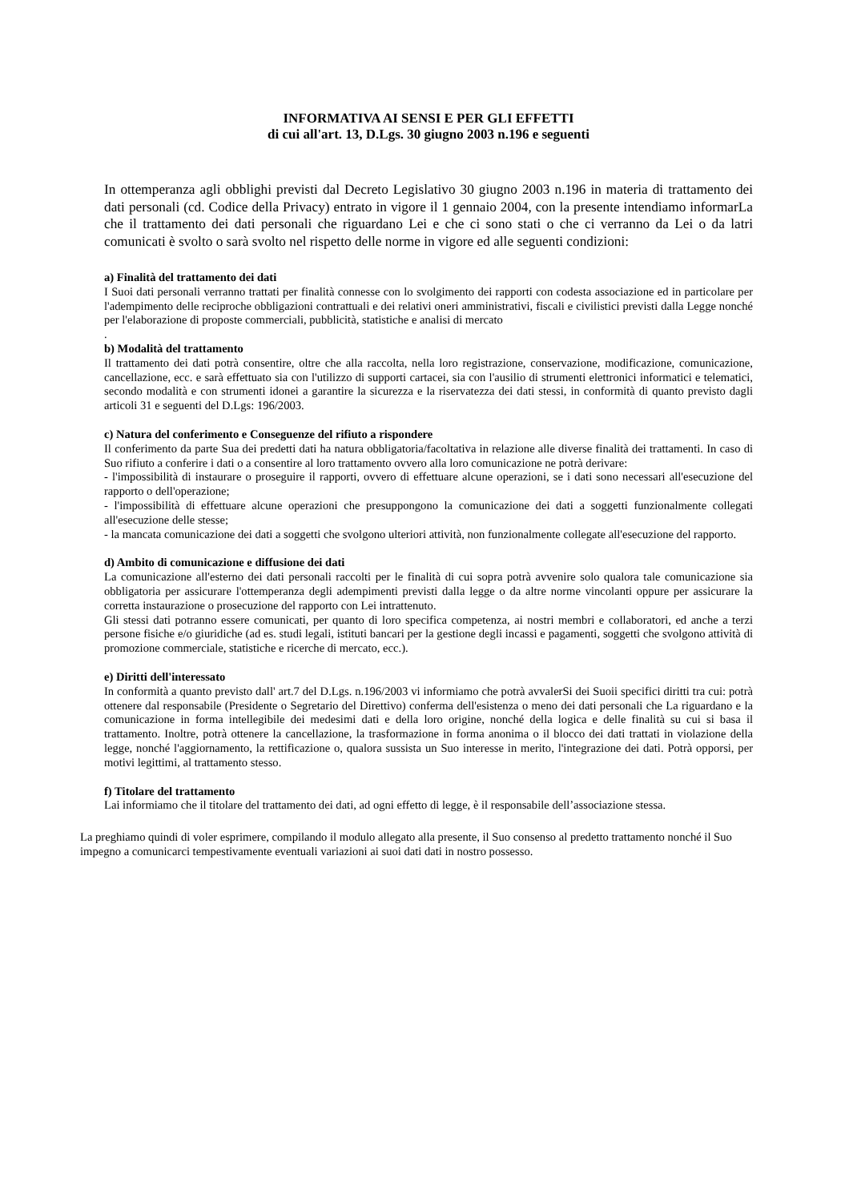INFORMATIVA AI SENSI E PER GLI EFFETTI
di cui all'art. 13, D.Lgs. 30 giugno 2003 n.196 e seguenti
In ottemperanza agli obblighi previsti dal Decreto Legislativo 30 giugno 2003 n.196 in materia di trattamento dei dati personali (cd. Codice della Privacy) entrato in vigore il 1 gennaio 2004, con la presente intendiamo informarLa che il trattamento dei dati personali che riguardano Lei e che ci sono stati o che ci verranno da Lei o da latri comunicati è svolto o sarà svolto nel rispetto delle norme in vigore ed alle seguenti condizioni:
a) Finalità del trattamento dei dati
I Suoi dati personali verranno trattati per finalità connesse con lo svolgimento dei rapporti con codesta associazione ed in particolare per l'adempimento delle reciproche obbligazioni contrattuali e dei relativi oneri amministrativi, fiscali e civilistici previsti dalla Legge nonché per l'elaborazione di proposte commerciali, pubblicità, statistiche e analisi di mercato
.
b) Modalità del trattamento
Il trattamento dei dati potrà consentire, oltre che alla raccolta, nella loro registrazione, conservazione, modificazione, comunicazione, cancellazione, ecc. e sarà effettuato sia con l'utilizzo di supporti cartacei, sia con l'ausilio di strumenti elettronici informatici e telematici, secondo modalità e con strumenti idonei a garantire la sicurezza e la riservatezza dei dati stessi, in conformità di quanto previsto dagli articoli 31 e seguenti del D.Lgs: 196/2003.
c) Natura del conferimento e Conseguenze del rifiuto a rispondere
Il conferimento da parte Sua dei predetti dati ha natura obbligatoria/facoltativa in relazione alle diverse finalità dei trattamenti. In caso di Suo rifiuto a conferire i dati o a consentire al loro trattamento ovvero alla loro comunicazione ne potrà derivare:
- l'impossibilità di instaurare o proseguire il rapporti, ovvero di effettuare alcune operazioni, se i dati sono necessari all'esecuzione del rapporto o dell'operazione;
- l'impossibilità di effettuare alcune operazioni che presuppongono la comunicazione dei dati a soggetti funzionalmente collegati all'esecuzione delle stesse;
- la mancata comunicazione dei dati a soggetti che svolgono ulteriori attività, non funzionalmente collegate all'esecuzione del rapporto.
d) Ambito di comunicazione e diffusione dei dati
La comunicazione all'esterno dei dati personali raccolti per le finalità di cui sopra potrà avvenire solo qualora tale comunicazione sia obbligatoria per assicurare l'ottemperanza degli adempimenti previsti dalla legge o da altre norme vincolanti oppure per assicurare la corretta instaurazione o prosecuzione del rapporto con Lei intrattenuto.
Gli stessi dati potranno essere comunicati, per quanto di loro specifica competenza, ai nostri membri e collaboratori, ed anche a terzi persone fisiche e/o giuridiche (ad es. studi legali, istituti bancari per la gestione degli incassi e pagamenti, soggetti che svolgono attività di promozione commerciale, statistiche e ricerche di mercato, ecc.).
e) Diritti dell'interessato
In conformità a quanto previsto dall' art.7 del D.Lgs. n.196/2003 vi informiamo che potrà avvalerSi dei Suoii specifici diritti tra cui: potrà ottenere dal responsabile (Presidente o Segretario del Direttivo) conferma dell'esistenza o meno dei dati personali che La riguardano e la comunicazione in forma intellegibile dei medesimi dati e della loro origine, nonché della logica e delle finalità su cui si basa il trattamento. Inoltre, potrà ottenere la cancellazione, la trasformazione in forma anonima o il blocco dei dati trattati in violazione della legge, nonché l'aggiornamento, la rettificazione o, qualora sussista un Suo interesse in merito, l'integrazione dei dati. Potrà opporsi, per motivi legittimi, al trattamento stesso.
f) Titolare del trattamento
Lai informiamo che il titolare del trattamento dei dati, ad ogni effetto di legge, è il responsabile dell’associazione stessa.
La preghiamo quindi di voler esprimere, compilando il modulo allegato alla presente, il Suo consenso al predetto trattamento nonché il Suo impegno a comunicarci tempestivamente eventuali variazioni ai suoi dati dati in nostro possesso.